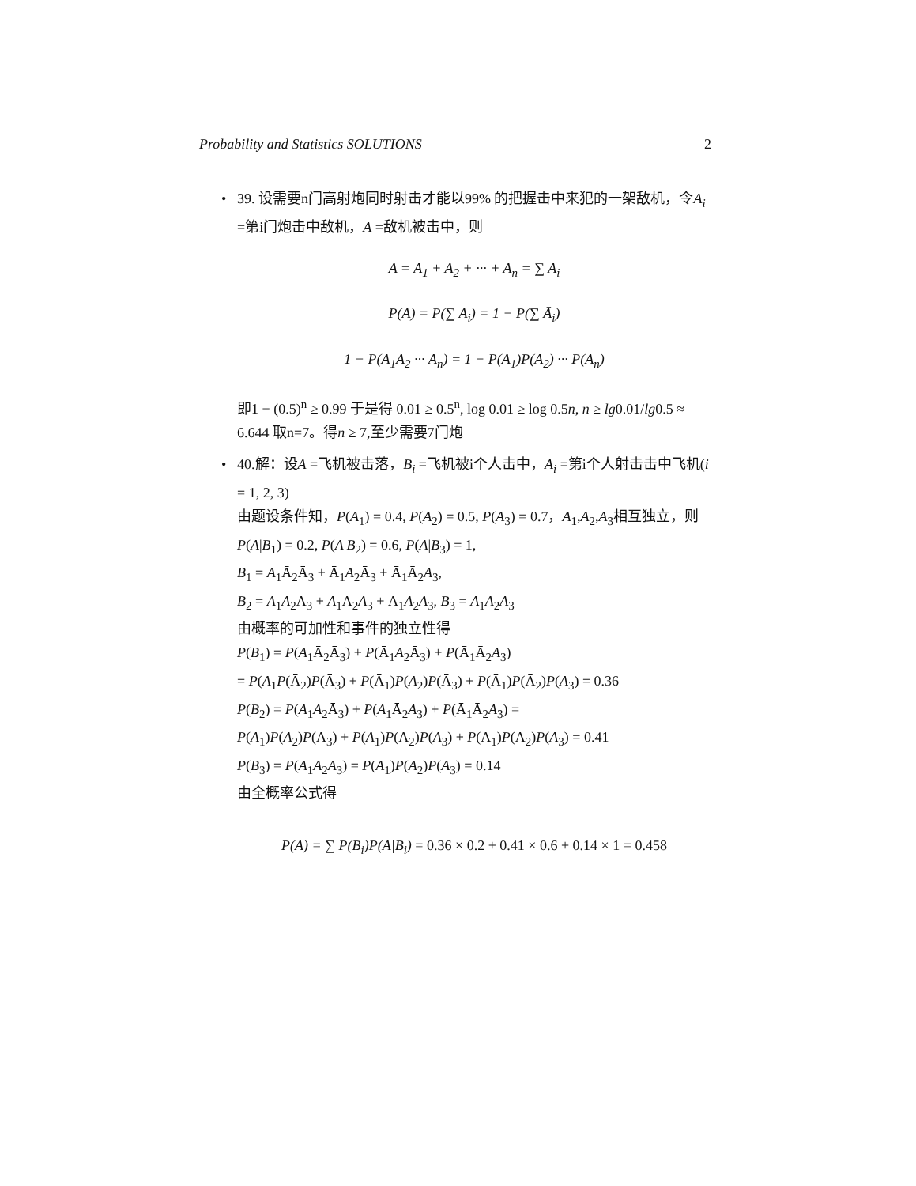Probability and Statistics SOLUTIONS 2
•
39. 设需要n门高射炮同时射击才能以99% 的把握击中来犯的一架敌机，令A<sub>i</sub> =第i门炮击中敌机，A =敌机被击中，则
A = A<sub>1</sub> + A<sub>2</sub> + ··· + A<sub>n</sub> = ∑ A<sub>i</sub>
P(A) = P(∑ A<sub>i</sub>) = 1 − P(∑ Ā<sub>i</sub>)
1 − P(Ā<sub>1</sub>Ā<sub>2</sub> ··· Ā<sub>n</sub>) = 1 − P(Ā<sub>1</sub>)P(Ā<sub>2</sub>) ··· P(Ā<sub>n</sub>)
即1 − (0.5)<sup>n</sup> ≥ 0.99 于是得 0.01 ≥ 0.5<sup>n</sup>, log 0.01 ≥ log 0.5n, n ≥ lg0.01/lg0.5 ≈ 6.644 取n=7。得n ≥ 7,至少需要7门炮
•
40.解：设A =飞机被击落，B<sub>i</sub> =飞机被i个人击中，A<sub>i</sub> =第i个人射击击中飞机(i = 1, 2, 3)
由题设条件知，P(A<sub>1</sub>) = 0.4, P(A<sub>2</sub>) = 0.5, P(A<sub>3</sub>) = 0.7，A<sub>1</sub>,A<sub>2</sub>,A<sub>3</sub>相互独立，则
P(A|B<sub>1</sub>) = 0.2, P(A|B<sub>2</sub>) = 0.6, P(A|B<sub>3</sub>) = 1,
B<sub>1</sub> = A<sub>1</sub>Ā<sub>2</sub>Ā<sub>3</sub> + Ā<sub>1</sub>A<sub>2</sub>Ā<sub>3</sub> + Ā<sub>1</sub>Ā<sub>2</sub>A<sub>3</sub>,
B<sub>2</sub> = A<sub>1</sub>A<sub>2</sub>Ā<sub>3</sub> + A<sub>1</sub>Ā<sub>2</sub>A<sub>3</sub> + Ā<sub>1</sub>A<sub>2</sub>A<sub>3</sub>, B<sub>3</sub> = A<sub>1</sub>A<sub>2</sub>A<sub>3</sub>
由概率的可加性和事件的独立性得
P(B<sub>1</sub>) = P(A<sub>1</sub>Ā<sub>2</sub>Ā<sub>3</sub>) + P(Ā<sub>1</sub>A<sub>2</sub>Ā<sub>3</sub>) + P(Ā<sub>1</sub>Ā<sub>2</sub>A<sub>3</sub>)
= P(A<sub>1</sub>P(Ā<sub>2</sub>)P(Ā<sub>3</sub>) + P(Ā<sub>1</sub>)P(A<sub>2</sub>)P(Ā<sub>3</sub>) + P(Ā<sub>1</sub>)P(Ā<sub>2</sub>)P(A<sub>3</sub>) = 0.36
P(B<sub>2</sub>) = P(A<sub>1</sub>A<sub>2</sub>Ā<sub>3</sub>) + P(A<sub>1</sub>Ā<sub>2</sub>A<sub>3</sub>) + P(Ā<sub>1</sub>Ā<sub>2</sub>A<sub>3</sub>) =
P(A<sub>1</sub>)P(A<sub>2</sub>)P(Ā<sub>3</sub>) + P(A<sub>1</sub>)P(Ā<sub>2</sub>)P(A<sub>3</sub>) + P(Ā<sub>1</sub>)P(Ā<sub>2</sub>)P(A<sub>3</sub>) = 0.41
P(B<sub>3</sub>) = P(A<sub>1</sub>A<sub>2</sub>A<sub>3</sub>) = P(A<sub>1</sub>)P(A<sub>2</sub>)P(A<sub>3</sub>) = 0.14
由全概率公式得
P(A) = ∑ P(B<sub>i</sub>)P(A|B<sub>i</sub>) = 0.36 × 0.2 + 0.41 × 0.6 + 0.14 × 1 = 0.458